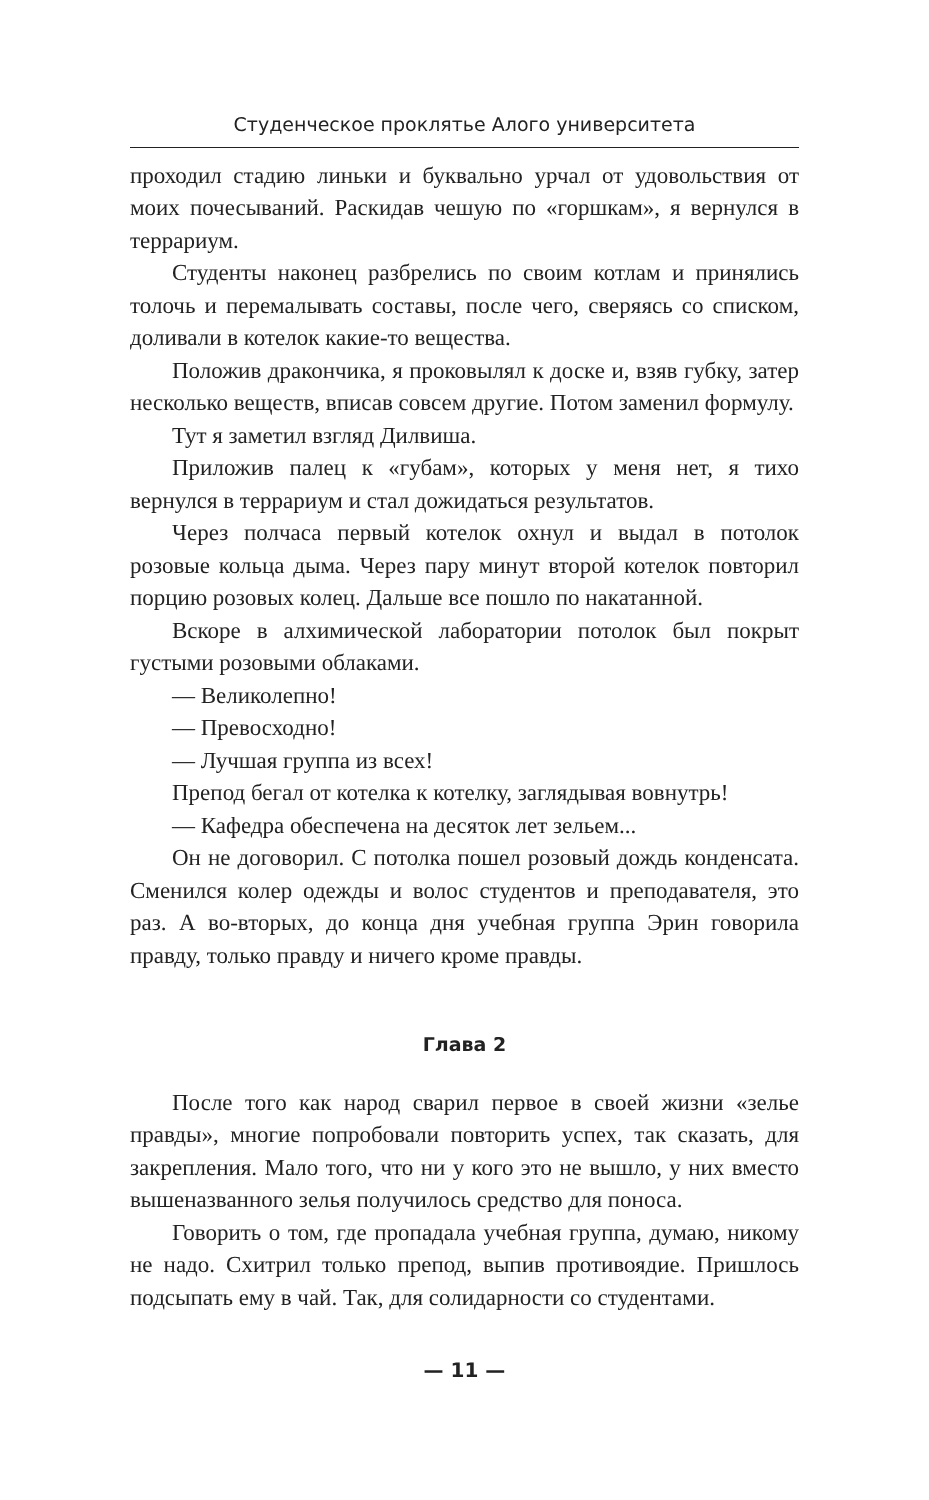Студенческое проклятье Алого университета
проходил стадию линьки и буквально урчал от удовольствия от моих почесываний. Раскидав чешую по «горшкам», я вернулся в террариум.
Студенты наконец разбрелись по своим котлам и принялись толочь и перемалывать составы, после чего, сверяясь со списком, доливали в котелок какие-то вещества.
Положив дракончика, я проковылял к доске и, взяв губку, затер несколько веществ, вписав совсем другие. Потом заменил формулу.
Тут я заметил взгляд Дилвиша.
Приложив палец к «губам», которых у меня нет, я тихо вернулся в террариум и стал дожидаться результатов.
Через полчаса первый котелок охнул и выдал в потолок розовые кольца дыма. Через пару минут второй котелок повторил порцию розовых колец. Дальше все пошло по накатанной.
Вскоре в алхимической лаборатории потолок был покрыт густыми розовыми облаками.
— Великолепно!
— Превосходно!
— Лучшая группа из всех!
Препод бегал от котелка к котелку, заглядывая вовнутрь!
— Кафедра обеспечена на десяток лет зельем...
Он не договорил. С потолка пошел розовый дождь конденсата. Сменился колер одежды и волос студентов и преподавателя, это раз. А во-вторых, до конца дня учебная группа Эрин говорила правду, только правду и ничего кроме правды.
Глава 2
После того как народ сварил первое в своей жизни «зелье правды», многие попробовали повторить успех, так сказать, для закрепления. Мало того, что ни у кого это не вышло, у них вместо вышеназванного зелья получилось средство для поноса.
Говорить о том, где пропадала учебная группа, думаю, никому не надо. Схитрил только препод, выпив противоядие. Пришлось подсыпать ему в чай. Так, для солидарности со студентами.
— 11 —